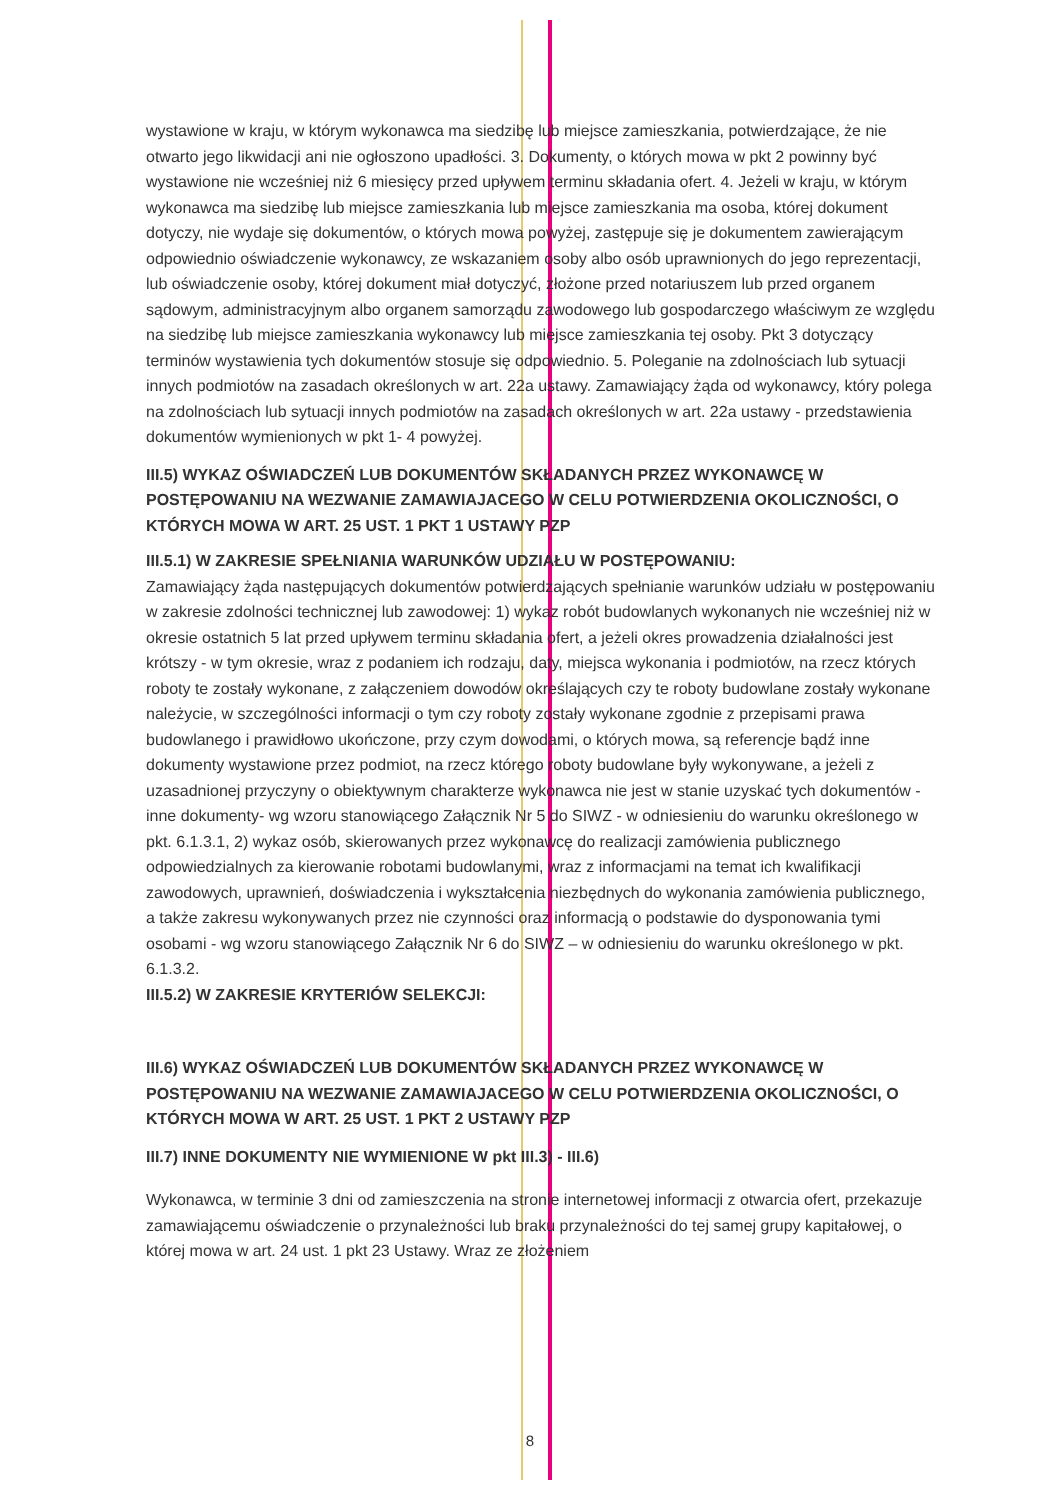wystawione w kraju, w którym wykonawca ma siedzibę lub miejsce zamieszkania, potwierdzające, że nie otwarto jego likwidacji ani nie ogłoszono upadłości. 3. Dokumenty, o których mowa w pkt 2 powinny być wystawione nie wcześniej niż 6 miesięcy przed upływem terminu składania ofert. 4. Jeżeli w kraju, w którym wykonawca ma siedzibę lub miejsce zamieszkania lub miejsce zamieszkania ma osoba, której dokument dotyczy, nie wydaje się dokumentów, o których mowa powyżej, zastępuje się je dokumentem zawierającym odpowiednio oświadczenie wykonawcy, ze wskazaniem osoby albo osób uprawnionych do jego reprezentacji, lub oświadczenie osoby, której dokument miał dotyczyć, złożone przed notariuszem lub przed organem sądowym, administracyjnym albo organem samorządu zawodowego lub gospodarczego właściwym ze względu na siedzibę lub miejsce zamieszkania wykonawcy lub miejsce zamieszkania tej osoby. Pkt 3 dotyczący terminów wystawienia tych dokumentów stosuje się odpowiednio. 5. Poleganie na zdolnościach lub sytuacji innych podmiotów na zasadach określonych w art. 22a ustawy. Zamawiający żąda od wykonawcy, który polega na zdolnościach lub sytuacji innych podmiotów na zasadach określonych w art. 22a ustawy - przedstawienia dokumentów wymienionych w pkt 1- 4 powyżej.
III.5) WYKAZ OŚWIADCZEŃ LUB DOKUMENTÓW SKŁADANYCH PRZEZ WYKONAWCĘ W POSTĘPOWANIU NA WEZWANIE ZAMAWIAJACEGO W CELU POTWIERDZENIA OKOLICZNOŚCI, O KTÓRYCH MOWA W ART. 25 UST. 1 PKT 1 USTAWY PZP
III.5.1) W ZAKRESIE SPEŁNIANIA WARUNKÓW UDZIAŁU W POSTĘPOWANIU:
Zamawiający żąda następujących dokumentów potwierdzających spełnianie warunków udziału w postępowaniu w zakresie zdolności technicznej lub zawodowej: 1) wykaz robót budowlanych wykonanych nie wcześniej niż w okresie ostatnich 5 lat przed upływem terminu składania ofert, a jeżeli okres prowadzenia działalności jest krótszy - w tym okresie, wraz z podaniem ich rodzaju, daty, miejsca wykonania i podmiotów, na rzecz których roboty te zostały wykonane, z załączeniem dowodów określających czy te roboty budowlane zostały wykonane należycie, w szczególności informacji o tym czy roboty zostały wykonane zgodnie z przepisami prawa budowlanego i prawidłowo ukończone, przy czym dowodami, o których mowa, są referencje bądź inne dokumenty wystawione przez podmiot, na rzecz którego roboty budowlane były wykonywane, a jeżeli z uzasadnionej przyczyny o obiektywnym charakterze wykonawca nie jest w stanie uzyskać tych dokumentów - inne dokumenty- wg wzoru stanowiącego Załącznik Nr 5 do SIWZ - w odniesieniu do warunku określonego w pkt. 6.1.3.1, 2) wykaz osób, skierowanych przez wykonawcę do realizacji zamówienia publicznego odpowiedzialnych za kierowanie robotami budowlanymi, wraz z informacjami na temat ich kwalifikacji zawodowych, uprawnień, doświadczenia i wykształcenia niezbędnych do wykonania zamówienia publicznego, a także zakresu wykonywanych przez nie czynności oraz informacją o podstawie do dysponowania tymi osobami - wg wzoru stanowiącego Załącznik Nr 6 do SIWZ – w odniesieniu do warunku określonego w pkt. 6.1.3.2.
III.5.2) W ZAKRESIE KRYTERIÓW SELEKCJI:
III.6) WYKAZ OŚWIADCZEŃ LUB DOKUMENTÓW SKŁADANYCH PRZEZ WYKONAWCĘ W POSTĘPOWANIU NA WEZWANIE ZAMAWIAJACEGO W CELU POTWIERDZENIA OKOLICZNOŚCI, O KTÓRYCH MOWA W ART. 25 UST. 1 PKT 2 USTAWY PZP
III.7) INNE DOKUMENTY NIE WYMIENIONE W pkt III.3) - III.6)
Wykonawca, w terminie 3 dni od zamieszczenia na stronie internetowej informacji z otwarcia ofert, przekazuje zamawiającemu oświadczenie o przynależności lub braku przynależności do tej samej grupy kapitałowej, o której mowa w art. 24 ust. 1 pkt 23 Ustawy. Wraz ze złożeniem
8